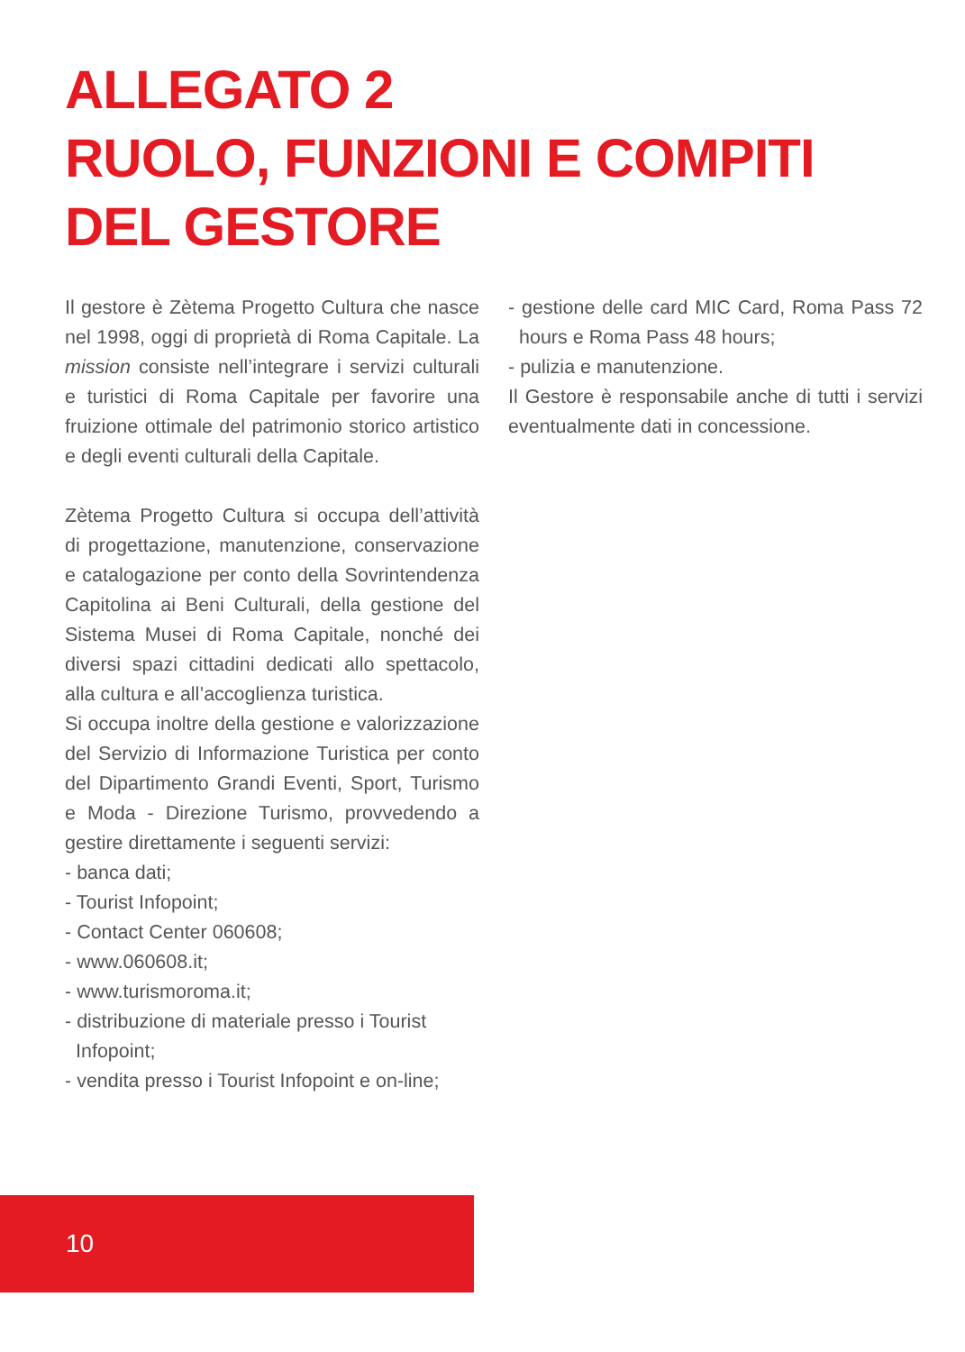ALLEGATO 2
RUOLO, FUNZIONI E COMPITI
DEL GESTORE
Il gestore è Zètema Progetto Cultura che nasce nel 1998, oggi di proprietà di Roma Capitale. La mission consiste nell’integrare i servizi culturali e turistici di Roma Capitale per favorire una fruizione ottimale del patrimonio storico artistico e degli eventi culturali della Capitale.
Zètema Progetto Cultura si occupa dell’attività di progettazione, manutenzione, conservazione e catalogazione per conto della Sovrintendenza Capitolina ai Beni Culturali, della gestione del Sistema Musei di Roma Capitale, nonché dei diversi spazi cittadini dedicati allo spettacolo, alla cultura e all’accoglienza turistica.
Si occupa inoltre della gestione e valorizzazione del Servizio di Informazione Turistica per conto del Dipartimento Grandi Eventi, Sport, Turismo e Moda - Direzione Turismo, provvedendo a gestire direttamente i seguenti servizi:
- banca dati;
- Tourist Infopoint;
- Contact Center 060608;
- www.060608.it;
- www.turismoroma.it;
- distribuzione di materiale presso i Tourist Infopoint;
- vendita presso i Tourist Infopoint e on-line;
- gestione delle card MIC Card, Roma Pass 72 hours e Roma Pass 48 hours;
- pulizia e manutenzione.
Il Gestore è responsabile anche di tutti i servizi eventualmente dati in concessione.
10